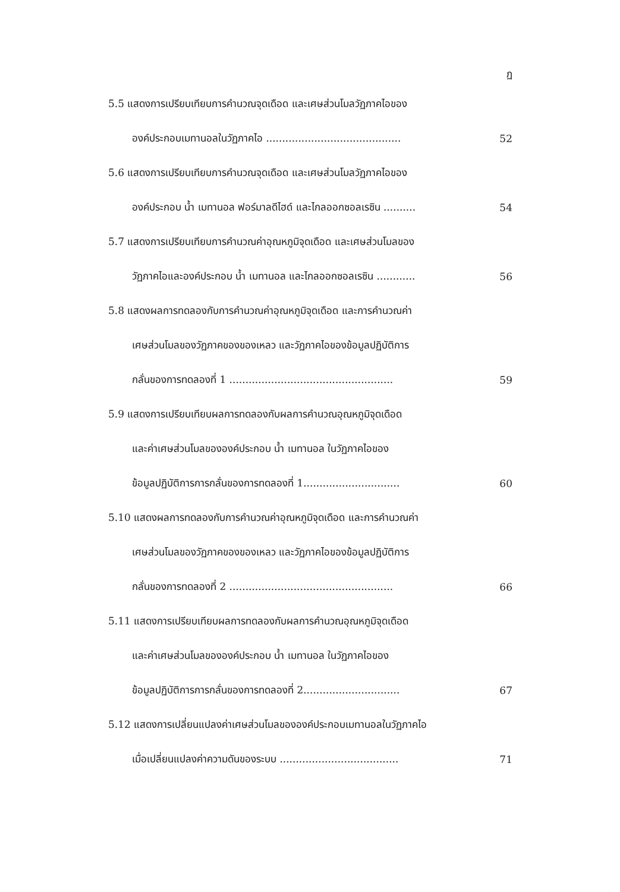ฏ
5.5 แสดงการเปรียบเทียบการคำนวณจุดเดือด และเศษส่วนโมลวัฏภาคไอของ
องค์ประกอบเมทานอลในวัฏภาคไอ ..........................................
52
5.6 แสดงการเปรียบเทียบการคำนวณจุดเดือด และเศษส่วนโมลวัฏภาคไอของ
องค์ประกอบ น้ำ เมทานอล ฟอร์มาลดีไฮด์ และไกลออกซอลเรซิน ..........
54
5.7 แสดงการเปรียบเทียบการคำนวณค่าอุณหภูมิจุดเดือด และเศษส่วนโมลของ
วัฏภาคไอและองค์ประกอบ น้ำ เมทานอล และไกลออกซอลเรซิน ............
56
5.8 แสดงผลการทดลองกับการคำนวณค่าอุณหภูมิจุดเดือด และการคำนวณค่า
เศษส่วนโมลของวัฏภาคของของเหลว และวัฏภาคไอของข้อมูลปฏิบัติการ
กลั่นของการทดลองที่ 1 ...................................................
59
5.9 แสดงการเปรียบเทียบผลการทดลองกับผลการคำนวณอุณหภูมิจุดเดือด
และค่าเศษส่วนโมลขององค์ประกอบ น้ำ เมทานอล ในวัฏภาคไอของ
ข้อมูลปฏิบัติการการกลั่นของการทดลองที่ 1..............................
60
5.10 แสดงผลการทดลองกับการคำนวณค่าอุณหภูมิจุดเดือด และการคำนวณค่า
เศษส่วนโมลของวัฏภาคของของเหลว และวัฏภาคไอของข้อมูลปฏิบัติการ
กลั่นของการทดลองที่ 2 ...................................................
66
5.11 แสดงการเปรียบเทียบผลการทดลองกับผลการคำนวณอุณหภูมิจุดเดือด
และค่าเศษส่วนโมลขององค์ประกอบ น้ำ เมทานอล ในวัฏภาคไอของ
ข้อมูลปฏิบัติการการกลั่นของการทดลองที่ 2..............................
67
5.12 แสดงการเปลี่ยนแปลงค่าเศษส่วนโมลขององค์ประกอบเมทานอลในวัฏภาคไอ
เมื่อเปลี่ยนแปลงค่าความดันของระบบ .....................................
71